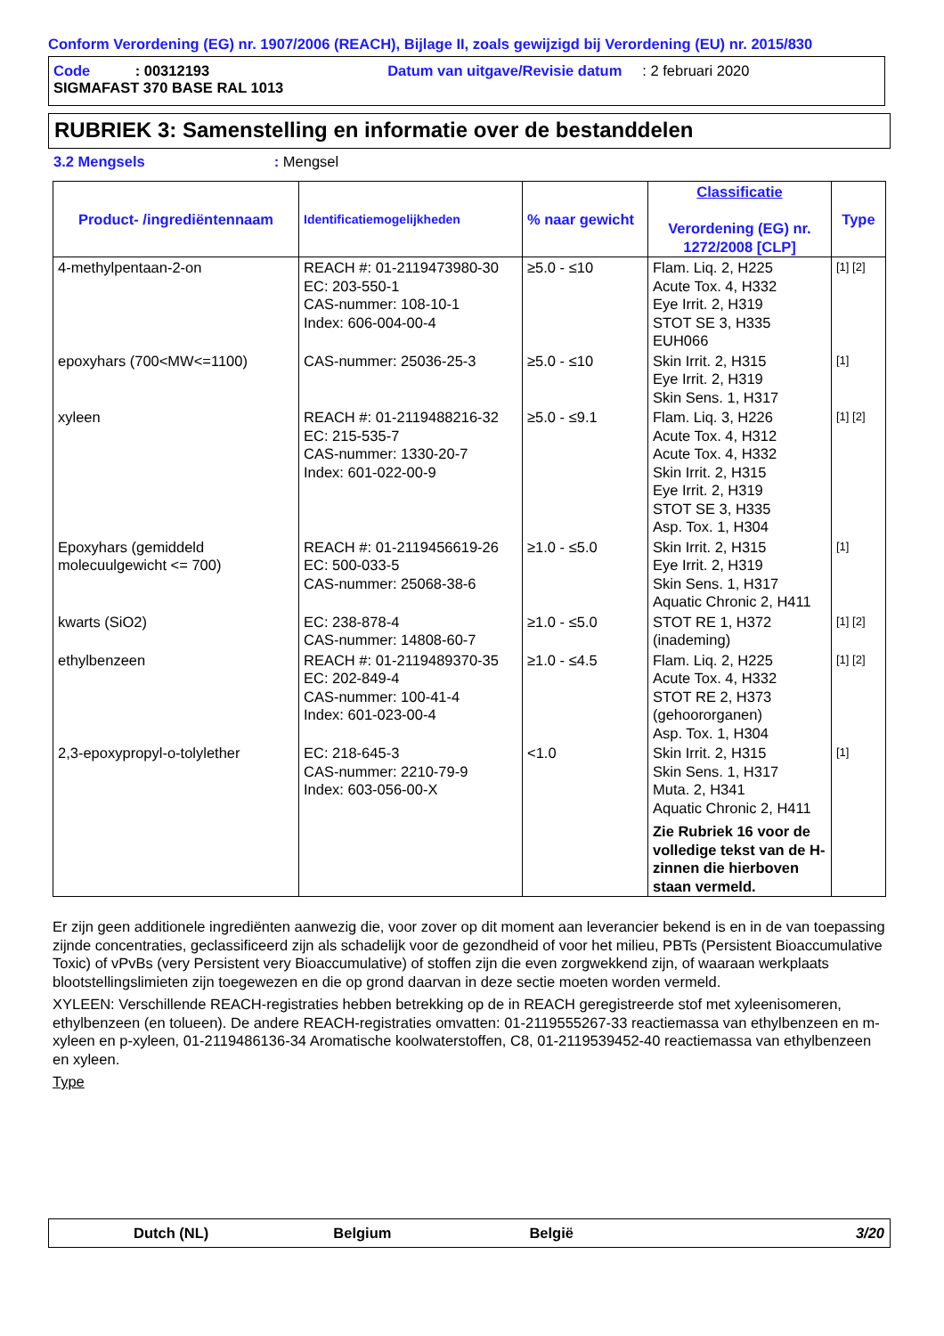Conform Verordening (EG) nr. 1907/2006 (REACH), Bijlage II, zoals gewijzigd bij Verordening (EU) nr. 2015/830
Code : 00312193 Datum van uitgave/Revisie datum : 2 februari 2020
SIGMAFAST 370 BASE RAL 1013
RUBRIEK 3: Samenstelling en informatie over de bestanddelen
3.2 Mengsels: Mengsel
| Product- /ingrediëntennaam | Identificatiemogelijkheden | % naar gewicht | Classificatie Verordening (EG) nr. 1272/2008 [CLP] | Type |
| --- | --- | --- | --- | --- |
| 4-methylpentaan-2-on | REACH #: 01-2119473980-30 EC: 203-550-1 CAS-nummer: 108-10-1 Index: 606-004-00-4 | ≥5.0 - ≤10 | Flam. Liq. 2, H225 Acute Tox. 4, H332 Eye Irrit. 2, H319 STOT SE 3, H335 EUH066 | [1] [2] |
| epoxyhars (700<MW<=1100) | CAS-nummer: 25036-25-3 | ≥5.0 - ≤10 | Skin Irrit. 2, H315 Eye Irrit. 2, H319 Skin Sens. 1, H317 | [1] |
| xyleen | REACH #: 01-2119488216-32 EC: 215-535-7 CAS-nummer: 1330-20-7 Index: 601-022-00-9 | ≥5.0 - ≤9.1 | Flam. Liq. 3, H226 Acute Tox. 4, H312 Acute Tox. 4, H332 Skin Irrit. 2, H315 Eye Irrit. 2, H319 STOT SE 3, H335 Asp. Tox. 1, H304 | [1] [2] |
| Epoxyhars (gemiddeld molecuulgewicht <= 700) | REACH #: 01-2119456619-26 EC: 500-033-5 CAS-nummer: 25068-38-6 | ≥1.0 - ≤5.0 | Skin Irrit. 2, H315 Eye Irrit. 2, H319 Skin Sens. 1, H317 Aquatic Chronic 2, H411 | [1] |
| kwarts (SiO2) | EC: 238-878-4 CAS-nummer: 14808-60-7 | ≥1.0 - ≤5.0 | STOT RE 1, H372 (inademing) | [1] [2] |
| ethylbenzeen | REACH #: 01-2119489370-35 EC: 202-849-4 CAS-nummer: 100-41-4 Index: 601-023-00-4 | ≥1.0 - ≤4.5 | Flam. Liq. 2, H225 Acute Tox. 4, H332 STOT RE 2, H373 (gehoororganen) Asp. Tox. 1, H304 | [1] [2] |
| 2,3-epoxypropyl-o-tolylether | EC: 218-645-3 CAS-nummer: 2210-79-9 Index: 603-056-00-X | <1.0 | Skin Irrit. 2, H315 Skin Sens. 1, H317 Muta. 2, H341 Aquatic Chronic 2, H411 Zie Rubriek 16 voor de volledige tekst van de H-zinnen die hierboven staan vermeld. | [1] |
Er zijn geen additionele ingrediënten aanwezig die, voor zover op dit moment aan leverancier bekend is en in de van toepassing zijnde concentraties, geclassificeerd zijn als schadelijk voor de gezondheid of voor het milieu, PBTs (Persistent Bioaccumulative Toxic) of vPvBs (very Persistent very Bioaccumulative) of stoffen zijn die even zorgwekkend zijn, of waaraan werkplaats blootstellingslimieten zijn toegewezen en die op grond daarvan in deze sectie moeten worden vermeld.
XYLEEN: Verschillende REACH-registraties hebben betrekking op de in REACH geregistreerde stof met xyleenisomeren, ethylbenzeen (en tolueen). De andere REACH-registraties omvatten: 01-2119555267-33 reactiemassa van ethylbenzeen en m-xyleen en p-xyleen, 01-2119486136-34 Aromatische koolwaterstoffen, C8, 01-2119539452-40 reactiemassa van ethylbenzeen en xyleen.
Type
Dutch (NL) Belgium België 3/20